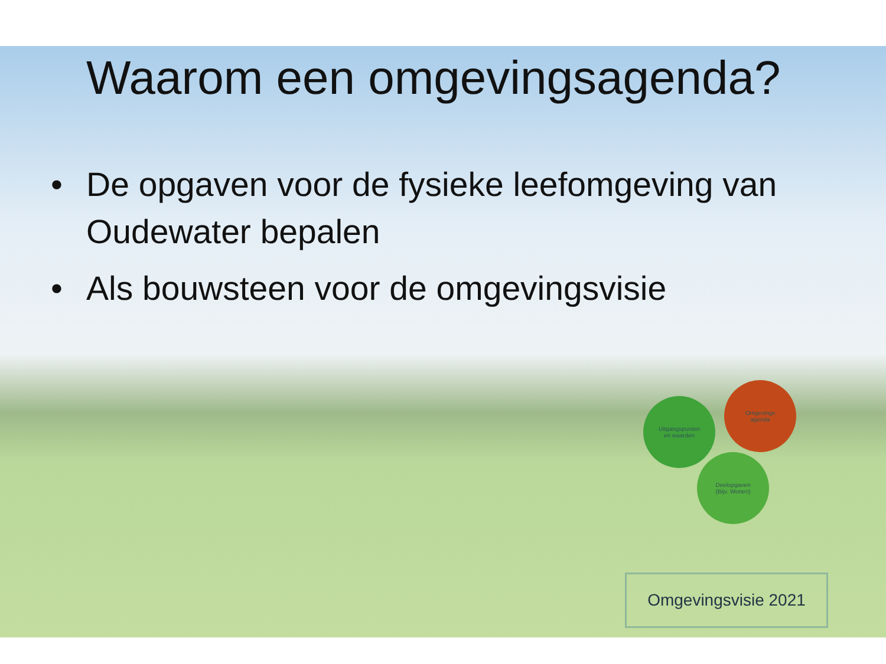Waarom een omgevingsagenda?
• De opgaven voor de fysieke leefomgeving van Oudewater bepalen
• Als bouwsteen voor de omgevingsvisie
Uitgangspunten
en waarden
Omgevings
agenda
Deelopgaven
(Bijv. Wonen)
Omgevingsvisie 2021